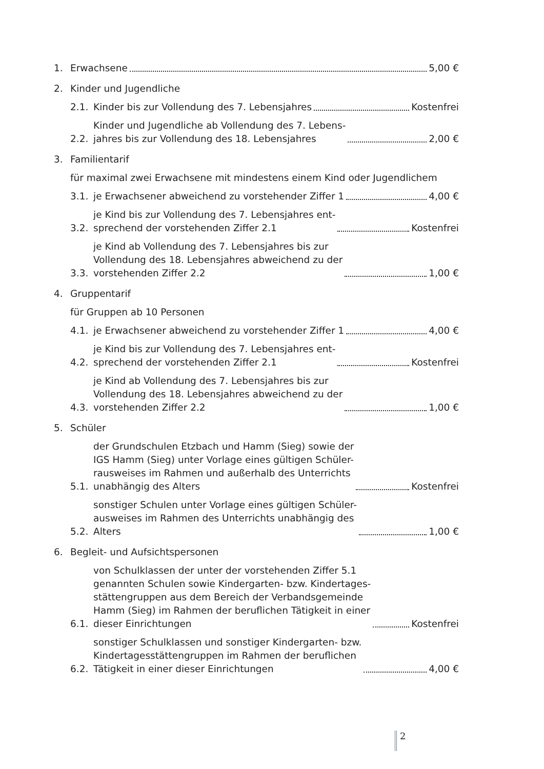1. Erwachsene 5,00 €
2. Kinder und Jugendliche
2.1. Kinder bis zur Vollendung des 7. Lebensjahres Kostenfrei
2.2. Kinder und Jugendliche ab Vollendung des 7. Lebens-
jahres bis zur Vollendung des 18. Lebensjahres 2,00 €
3. Familientarif
für maximal zwei Erwachsene mit mindestens einem Kind oder Jugendlichem
3.1. je Erwachsener abweichend zu vorstehender Ziffer 1 4,00 €
3.2. je Kind bis zur Vollendung des 7. Lebensjahres ent-
sprechend der vorstehenden Ziffer 2.1 Kostenfrei
3.3. je Kind ab Vollendung des 7. Lebensjahres bis zur
Vollendung des 18. Lebensjahres abweichend zu der
vorstehenden Ziffer 2.2 1,00 €
4. Gruppentarif
für Gruppen ab 10 Personen
4.1. je Erwachsener abweichend zu vorstehender Ziffer 1 4,00 €
4.2. je Kind bis zur Vollendung des 7. Lebensjahres ent-
sprechend der vorstehenden Ziffer 2.1 Kostenfrei
4.3. je Kind ab Vollendung des 7. Lebensjahres bis zur
Vollendung des 18. Lebensjahres abweichend zu der
vorstehenden Ziffer 2.2 1,00 €
5. Schüler
5.1. der Grundschulen Etzbach und Hamm (Sieg) sowie der
IGS Hamm (Sieg) unter Vorlage eines gültigen Schüler-
rausweises im Rahmen und außerhalb des Unterrichts
unabhängig des Alters Kostenfrei
5.2. sonstiger Schulen unter Vorlage eines gültigen Schüler-
ausweises im Rahmen des Unterrichts unabhängig des
Alters 1,00 €
6. Begleit- und Aufsichtspersonen
6.1. von Schulklassen der unter der vorstehenden Ziffer 5.1
genannten Schulen sowie Kindergarten- bzw. Kindertages-
stättengruppen aus dem Bereich der Verbandsgemeinde
Hamm (Sieg) im Rahmen der beruflichen Tätigkeit in einer
dieser Einrichtungen Kostenfrei
6.2. sonstiger Schulklassen und sonstiger Kindergarten- bzw.
Kindertagesstättengruppen im Rahmen der beruflichen
Tätigkeit in einer dieser Einrichtungen 4,00 €
2